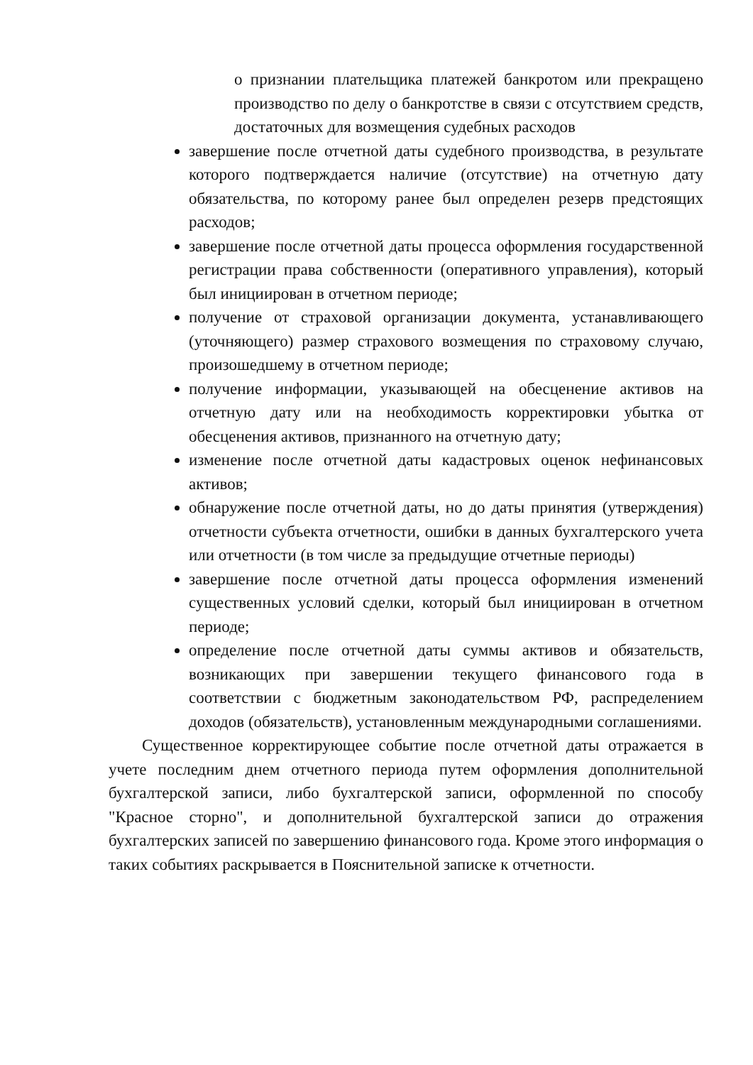о признании плательщика платежей банкротом или прекращено производство по делу о банкротстве в связи с отсутствием средств, достаточных для возмещения судебных расходов
завершение после отчетной даты судебного производства, в результате которого подтверждается наличие (отсутствие) на отчетную дату обязательства, по которому ранее был определен резерв предстоящих расходов;
завершение после отчетной даты процесса оформления государственной регистрации права собственности (оперативного управления), который был инициирован в отчетном периоде;
получение от страховой организации документа, устанавливающего (уточняющего) размер страхового возмещения по страховому случаю, произошедшему в отчетном периоде;
получение информации, указывающей на обесценение активов на отчетную дату или на необходимость корректировки убытка от обесценения активов, признанного на отчетную дату;
изменение после отчетной даты кадастровых оценок нефинансовых активов;
обнаружение после отчетной даты, но до даты принятия (утверждения) отчетности субъекта отчетности, ошибки в данных бухгалтерского учета или отчетности (в том числе за предыдущие отчетные периоды)
завершение после отчетной даты процесса оформления изменений существенных условий сделки, который был инициирован в отчетном периоде;
определение после отчетной даты суммы активов и обязательств, возникающих при завершении текущего финансового года в соответствии с бюджетным законодательством РФ, распределением доходов (обязательств), установленным международными соглашениями.
Существенное корректирующее событие после отчетной даты отражается в учете последним днем отчетного периода путем оформления дополнительной бухгалтерской записи, либо бухгалтерской записи, оформленной по способу "Красное сторно", и дополнительной бухгалтерской записи до отражения бухгалтерских записей по завершению финансового года. Кроме этого информация о таких событиях раскрывается в Пояснительной записке к отчетности.